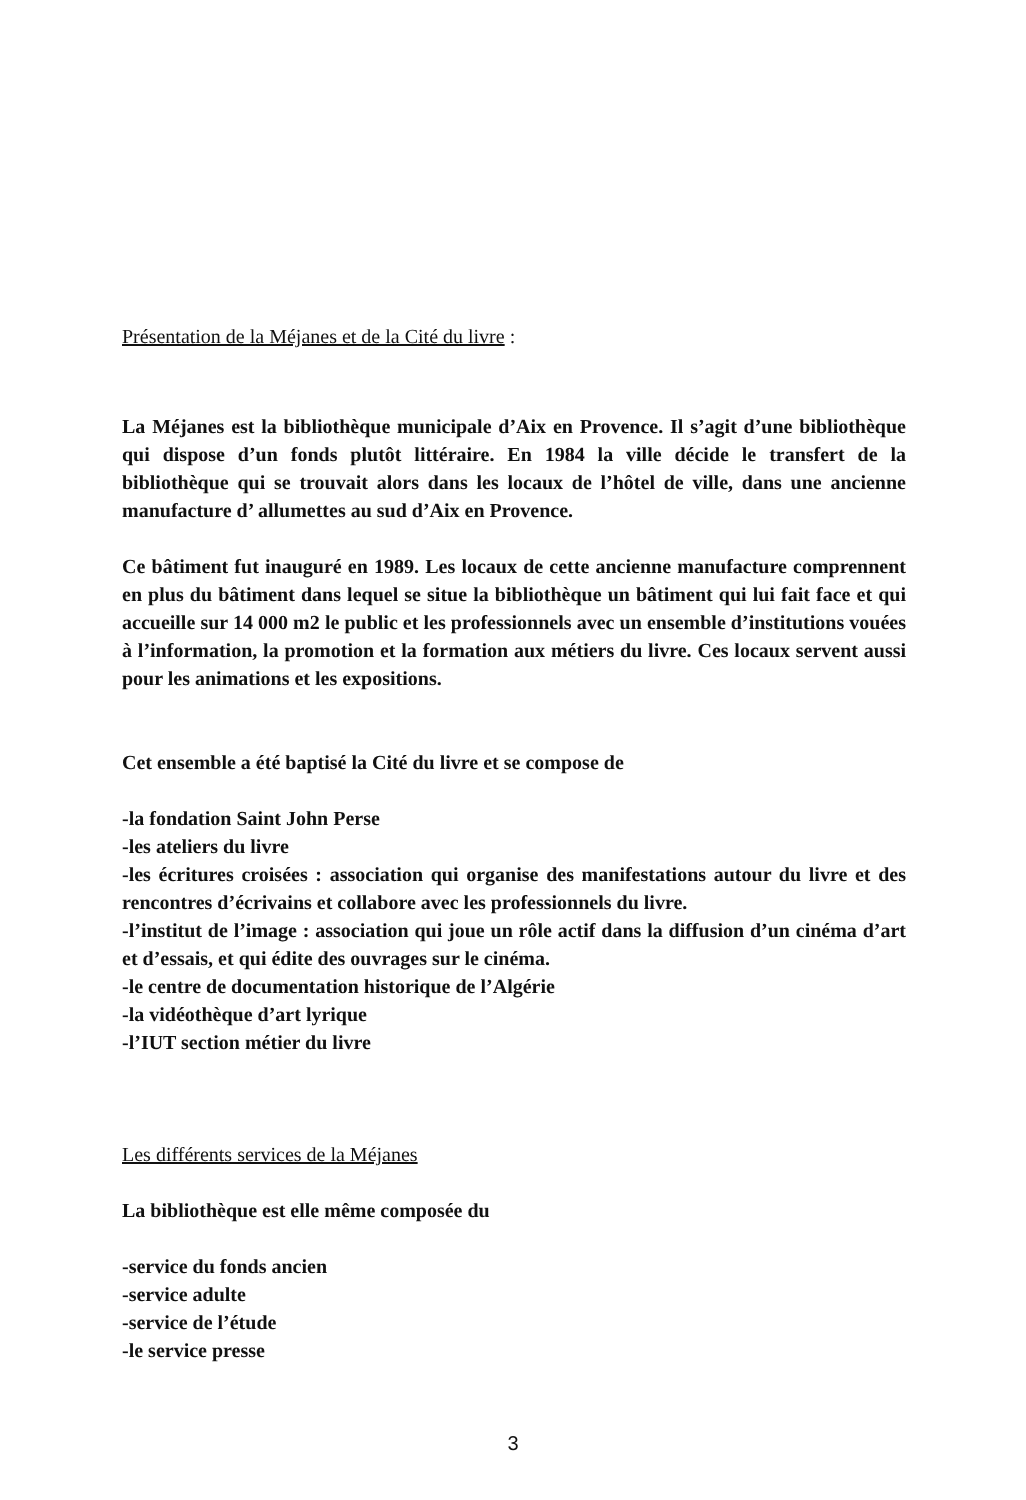Présentation de la Méjanes et de la Cité du livre :
La Méjanes est la bibliothèque municipale d’Aix en Provence. Il s’agit d’une bibliothèque qui dispose d’un fonds plutôt littéraire. En 1984 la ville décide le transfert de la bibliothèque qui se trouvait alors dans les locaux de l’hôtel de ville, dans une ancienne manufacture d’ allumettes au sud d’Aix en Provence.
Ce bâtiment fut inauguré en 1989. Les locaux de cette ancienne manufacture comprennent en plus du bâtiment dans lequel se situe la bibliothèque un bâtiment qui lui fait face et qui accueille sur 14 000 m2 le public et les professionnels avec un ensemble d’institutions vouées à l’information, la promotion et la formation aux métiers du livre. Ces locaux servent aussi pour les animations et les expositions.
Cet ensemble a été baptisé la Cité du livre et se compose de
-la fondation Saint John Perse
-les ateliers du livre
-les écritures croisées : association qui organise des manifestations autour du livre et des rencontres d’écrivains et collabore avec les professionnels du livre.
-l’institut de l’image : association qui joue un rôle actif dans la diffusion d’un cinéma d’art et d’essais, et qui édite des ouvrages sur le cinéma.
-le centre de documentation historique de l’Algérie
-la vidéothèque d’art lyrique
-l’IUT section métier du livre
Les différents services de la Méjanes
La bibliothèque est elle même composée du
-service du fonds ancien
-service adulte
-service de l’étude
-le service presse
3